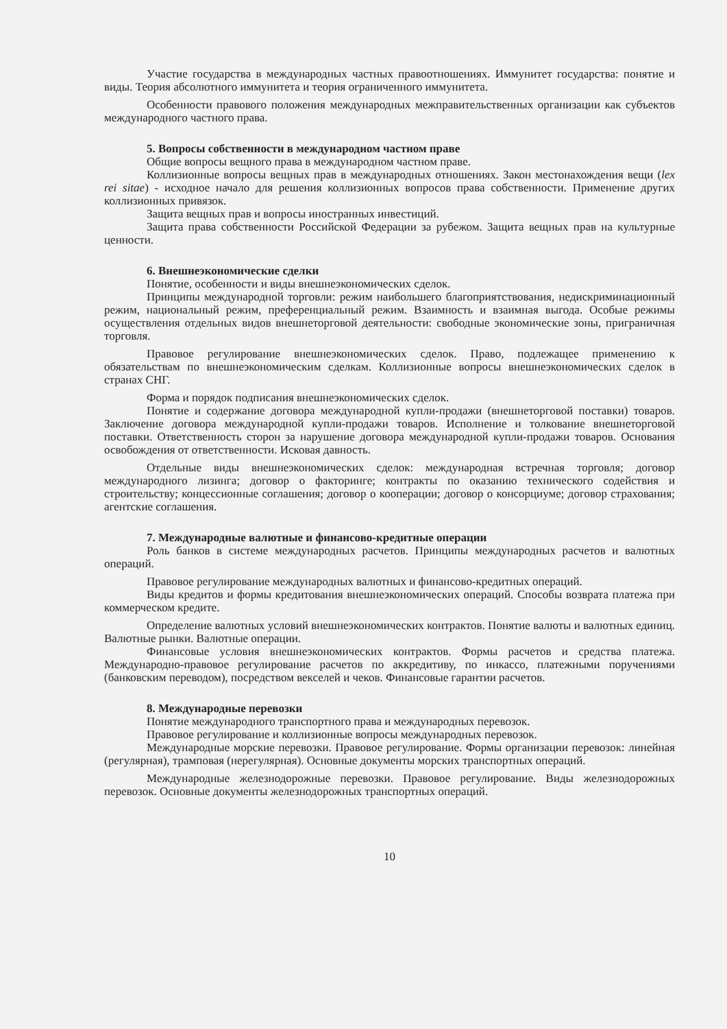Участие государства в международных частных правоотношениях. Иммунитет государства: понятие и виды. Теория абсолютного иммунитета и теория ограниченного иммунитета.
Особенности правового положения международных межправительственных организации как субъектов международного частного права.
5. Вопросы собственности в международном частном праве
Общие вопросы вещного права в международном частном праве.
Коллизионные вопросы вещных прав в международных отношениях. Закон местонахождения вещи (lex rei sitae) - исходное начало для решения коллизионных вопросов права собственности. Применение других коллизионных привязок.
Защита вещных прав и вопросы иностранных инвестиций.
Защита права собственности Российской Федерации за рубежом. Защита вещных прав на культурные ценности.
6. Внешнеэкономические сделки
Понятие, особенности и виды внешнеэкономических сделок.
Принципы международной торговли: режим наибольшего благоприятствования, недискриминационный режим, национальный режим, преференциальный режим. Взаимность и взаимная выгода. Особые режимы осуществления отдельных видов внешнеторговой деятельности: свободные экономические зоны, приграничная торговля.
Правовое регулирование внешнеэкономических сделок. Право, подлежащее применению к обязательствам по внешнеэкономическим сделкам. Коллизионные вопросы внешнеэкономических сделок в странах СНГ.
Форма и порядок подписания внешнеэкономических сделок.
Понятие и содержание договора международной купли-продажи (внешнеторговой поставки) товаров. Заключение договора международной купли-продажи товаров. Исполнение и толкование внешнеторговой поставки. Ответственность сторон за нарушение договора международной купли-продажи товаров. Основания освобождения от ответственности. Исковая давность.
Отдельные виды внешнеэкономических сделок: международная встречная торговля; договор международного лизинга; договор о факторинге; контракты по оказанию технического содействия и строительству; концессионные соглашения; договор о кооперации; договор о консорциуме; договор страхования; агентские соглашения.
7. Международные валютные и финансово-кредитные операции
Роль банков в системе международных расчетов. Принципы международных расчетов и валютных операций.
Правовое регулирование международных валютных и финансово-кредитных операций.
Виды кредитов и формы кредитования внешнеэкономических операций. Способы возврата платежа при коммерческом кредите.
Определение валютных условий внешнеэкономических контрактов. Понятие валюты и валютных единиц. Валютные рынки. Валютные операции.
Финансовые условия внешнеэкономических контрактов. Формы расчетов и средства платежа. Международно-правовое регулирование расчетов по аккредитиву, по инкассо, платежными поручениями (банковским переводом), посредством векселей и чеков. Финансовые гарантии расчетов.
8. Международные перевозки
Понятие международного транспортного права и международных перевозок.
Правовое регулирование и коллизионные вопросы международных перевозок.
Международные морские перевозки. Правовое регулирование. Формы организации перевозок: линейная (регулярная), трамповая (нерегулярная). Основные документы морских транспортных операций.
Международные железнодорожные перевозки. Правовое регулирование. Виды железнодорожных перевозок. Основные документы железнодорожных транспортных операций.
10